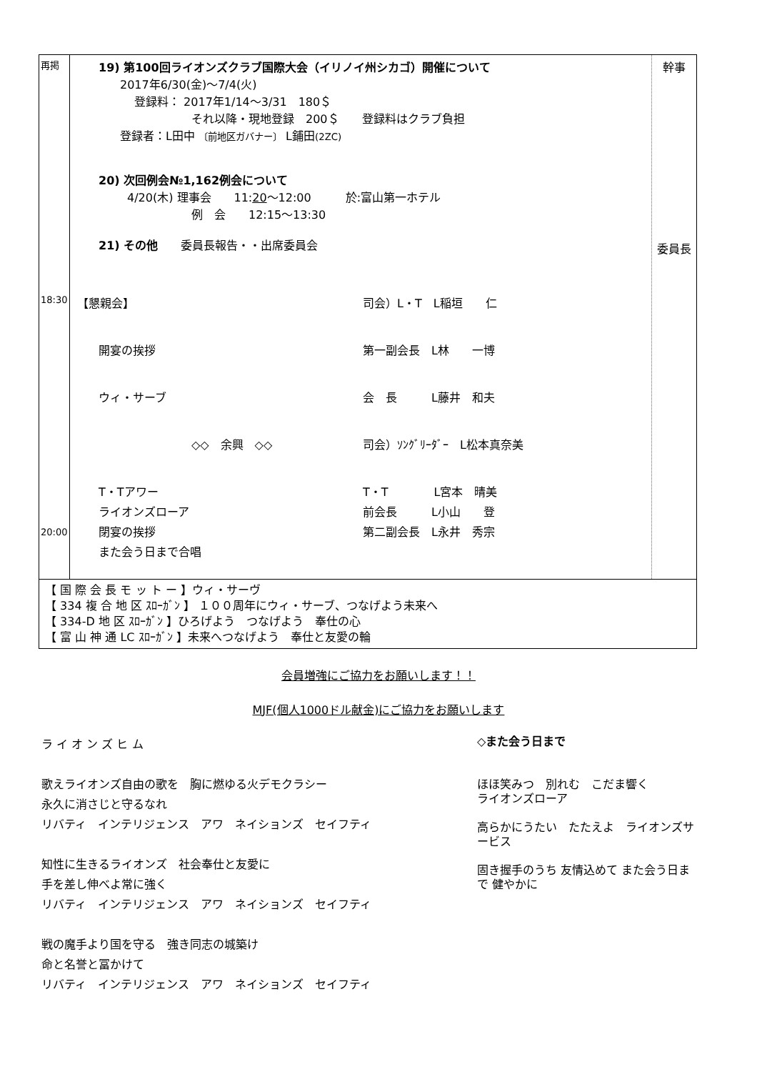| 再掲 18:30 20:00 | 19) 第100回ライオンズクラブ国際大会（イリノイ州シカゴ）開催について 2017年6/30(金)～7/4(火) 登録料： 2017年1/14～3/31 180＄ それ以降・現地登録 200＄ 登録料はクラブ負担 登録者：L田中 〔前地区ガバナー〕 L鋪田 (2ZC) 20) 次回例会№1,162例会について 4/20(木) 理事会 11: 20 ～12:00 於:富山第一ホテル 例 会 12:15～13:30 21) その他 委員長報告・・出席委員会 【懇親会】 司会）L・T L稲垣 仁 開宴の挨拶 第一副会長 L林 一博 ウィ・サーブ 会 長 L藤井 和夫 ◇◇ 余興 ◇◇ 司会）ｿﾝｸﾞﾘｰﾀﾞｰ L松本真奈美 T・Tアワー T・T L宮本 晴美 ライオンズローア 前会長 L小山 登 閉宴の挨拶 第二副会長 L永井 秀宗 また会う日まで合唱 | 幹事 委員長 |
| 【 国 際 会 長 モ ッ ト ー 】ウィ・サーヴ 【 334 複 合 地 区 ｽﾛｰｶﾞﾝ 】 １００周年にウィ・サーブ、つなげよう未来へ 【 334-D 地 区 ｽﾛｰｶﾞﾝ 】ひろげよう つなげよう 奉仕の心 【 富 山 神 通 LC ｽﾛｰｶﾞﾝ 】未来へつなげよう 奉仕と友愛の輪 |
会員増強にご協力をお願いします！！
MJF(個人1000ドル献金)にご協力をお願いします
ラ イ オ ン ズ ヒ ム
歌えライオンズ自由の歌を　胸に燃ゆる火デモクラシー
永久に消さじと守るなれ
リバティ　インテリジェンス　アワ　ネイションズ　セイフティ
知性に生きるライオンズ　社会奉仕と友愛に
手を差し伸べよ常に強く
リバティ　インテリジェンス　アワ　ネイションズ　セイフティ
戦の魔手より国を守る　強き同志の城築け
命と名誉と冨かけて
リバティ　インテリジェンス　アワ　ネイションズ　セイフティ
◇また会う日まで
ほほ笑みつ　別れむ　こだま響く
ライオンズローア
高らかにうたい　たたえよ　ライオンズサービス
固き握手のうち 友情込めて また会う日まで 健やかに